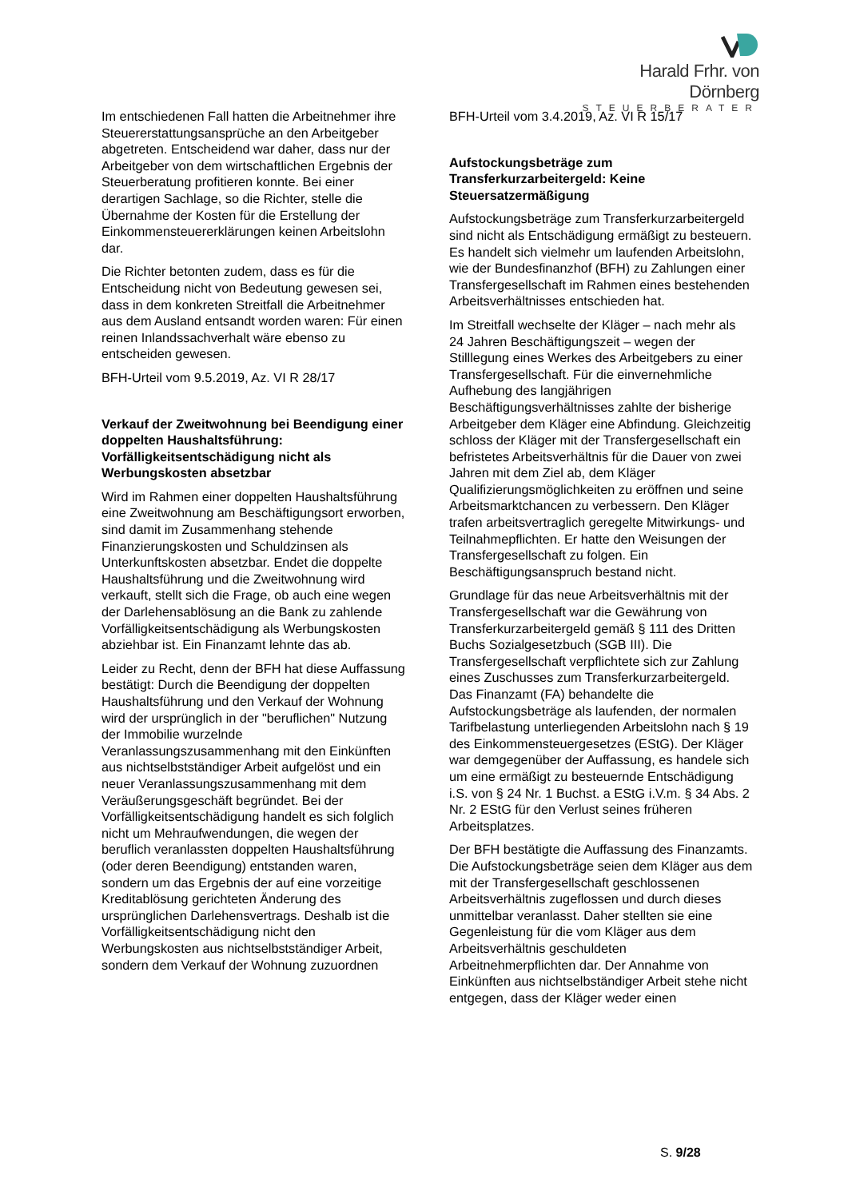Harald Frhr. von Dörnberg
STEUERBERATER
Im entschiedenen Fall hatten die Arbeitnehmer ihre Steuererstattungsansprüche an den Arbeitgeber abgetreten. Entscheidend war daher, dass nur der Arbeitgeber von dem wirtschaftlichen Ergebnis der Steuerberatung profitieren konnte. Bei einer derartigen Sachlage, so die Richter, stelle die Übernahme der Kosten für die Erstellung der Einkommensteuererklärungen keinen Arbeitslohn dar.
Die Richter betonten zudem, dass es für die Entscheidung nicht von Bedeutung gewesen sei, dass in dem konkreten Streitfall die Arbeitnehmer aus dem Ausland entsandt worden waren: Für einen reinen Inlandssachverhalt wäre ebenso zu entscheiden gewesen.
BFH-Urteil vom 9.5.2019, Az. VI R 28/17
Verkauf der Zweitwohnung bei Beendigung einer doppelten Haushaltsführung: Vorfälligkeitsentschädigung nicht als Werbungskosten absetzbar
Wird im Rahmen einer doppelten Haushaltsführung eine Zweitwohnung am Beschäftigungsort erworben, sind damit im Zusammenhang stehende Finanzierungskosten und Schuldzinsen als Unterkunftskosten absetzbar. Endet die doppelte Haushaltsführung und die Zweitwohnung wird verkauft, stellt sich die Frage, ob auch eine wegen der Darlehensablösung an die Bank zu zahlende Vorfälligkeitsentschädigung als Werbungskosten abziehbar ist. Ein Finanzamt lehnte das ab.
Leider zu Recht, denn der BFH hat diese Auffassung bestätigt: Durch die Beendigung der doppelten Haushaltsführung und den Verkauf der Wohnung wird der ursprünglich in der "beruflichen" Nutzung der Immobilie wurzelnde Veranlassungszusammenhang mit den Einkünften aus nichtselbstständiger Arbeit aufgelöst und ein neuer Veranlassungszusammenhang mit dem Veräußerungsgeschäft begründet. Bei der Vorfälligkeitsentschädigung handelt es sich folglich nicht um Mehraufwendungen, die wegen der beruflich veranlassten doppelten Haushaltsführung (oder deren Beendigung) entstanden waren, sondern um das Ergebnis der auf eine vorzeitige Kreditablösung gerichteten Änderung des ursprünglichen Darlehensvertrags. Deshalb ist die Vorfälligkeitsentschädigung nicht den Werbungskosten aus nichtselbstständiger Arbeit, sondern dem Verkauf der Wohnung zuzuordnen
BFH-Urteil vom 3.4.2019, Az. VI R 15/17
Aufstockungsbeträge zum Transferkurzarbeitergeld: Keine Steuersatzermäßigung
Aufstockungsbeträge zum Transferkurzarbeitergeld sind nicht als Entschädigung ermäßigt zu besteuern. Es handelt sich vielmehr um laufenden Arbeitslohn, wie der Bundesfinanzhof (BFH) zu Zahlungen einer Transfergesellschaft im Rahmen eines bestehenden Arbeitsverhältnisses entschieden hat.
Im Streitfall wechselte der Kläger – nach mehr als 24 Jahren Beschäftigungszeit – wegen der Stilllegung eines Werkes des Arbeitgebers zu einer Transfergesellschaft. Für die einvernehmliche Aufhebung des langjährigen Beschäftigungsverhältnisses zahlte der bisherige Arbeitgeber dem Kläger eine Abfindung. Gleichzeitig schloss der Kläger mit der Transfergesellschaft ein befristetes Arbeitsverhältnis für die Dauer von zwei Jahren mit dem Ziel ab, dem Kläger Qualifizierungsmöglichkeiten zu eröffnen und seine Arbeitsmarktchancen zu verbessern. Den Kläger trafen arbeitsvertraglich geregelte Mitwirkungs- und Teilnahmepflichten. Er hatte den Weisungen der Transfergesellschaft zu folgen. Ein Beschäftigungsanspruch bestand nicht.
Grundlage für das neue Arbeitsverhältnis mit der Transfergesellschaft war die Gewährung von Transferkurzarbeitergeld gemäß § 111 des Dritten Buchs Sozialgesetzbuch (SGB III). Die Transfergesellschaft verpflichtete sich zur Zahlung eines Zuschusses zum Transferkurzarbeitergeld. Das Finanzamt (FA) behandelte die Aufstockungsbeträge als laufenden, der normalen Tarifbelastung unterliegenden Arbeitslohn nach § 19 des Einkommensteuergesetzes (EStG). Der Kläger war demgegenüber der Auffassung, es handele sich um eine ermäßigt zu besteuernde Entschädigung i.S. von § 24 Nr. 1 Buchst. a EStG i.V.m. § 34 Abs. 2 Nr. 2 EStG für den Verlust seines früheren Arbeitsplatzes.
Der BFH bestätigte die Auffassung des Finanzamts. Die Aufstockungsbeträge seien dem Kläger aus dem mit der Transfergesellschaft geschlossenen Arbeitsverhältnis zugeflossen und durch dieses unmittelbar veranlasst. Daher stellten sie eine Gegenleistung für die vom Kläger aus dem Arbeitsverhältnis geschuldeten Arbeitnehmerpflichten dar. Der Annahme von Einkünften aus nichtselbständiger Arbeit stehe nicht entgegen, dass der Kläger weder einen
S. 9/28